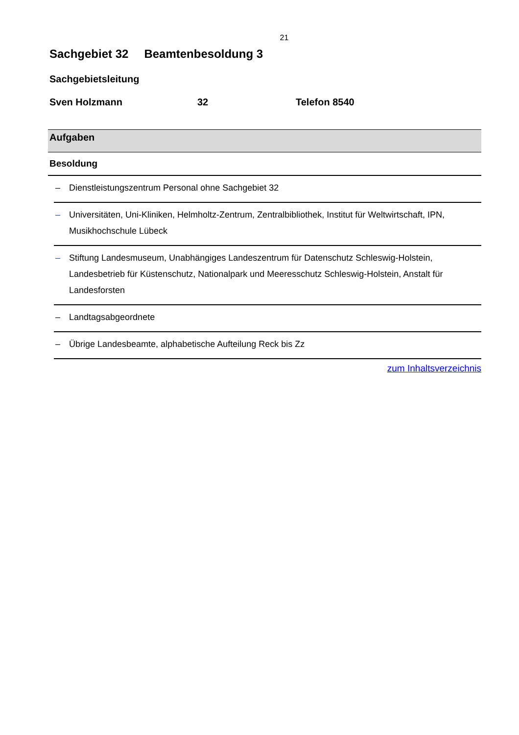21
Sachgebiet 32 Beamtenbesoldung 3
Sachgebietsleitung
Sven Holzmann 32 Telefon 8540
Aufgaben
Besoldung
– Dienstleistungszentrum Personal ohne Sachgebiet 32
– Universitäten, Uni-Kliniken, Helmholtz-Zentrum, Zentralbibliothek, Institut für Weltwirtschaft, IPN, Musikhochschule Lübeck
– Stiftung Landesmuseum, Unabhängiges Landeszentrum für Datenschutz Schleswig-Holstein, Landesbetrieb für Küstenschutz, Nationalpark und Meeresschutz Schleswig-Holstein, Anstalt für Landesforsten
– Landtagsabgeordnete
– Übrige Landesbeamte, alphabetische Aufteilung Reck bis Zz
zum Inhaltsverzeichnis